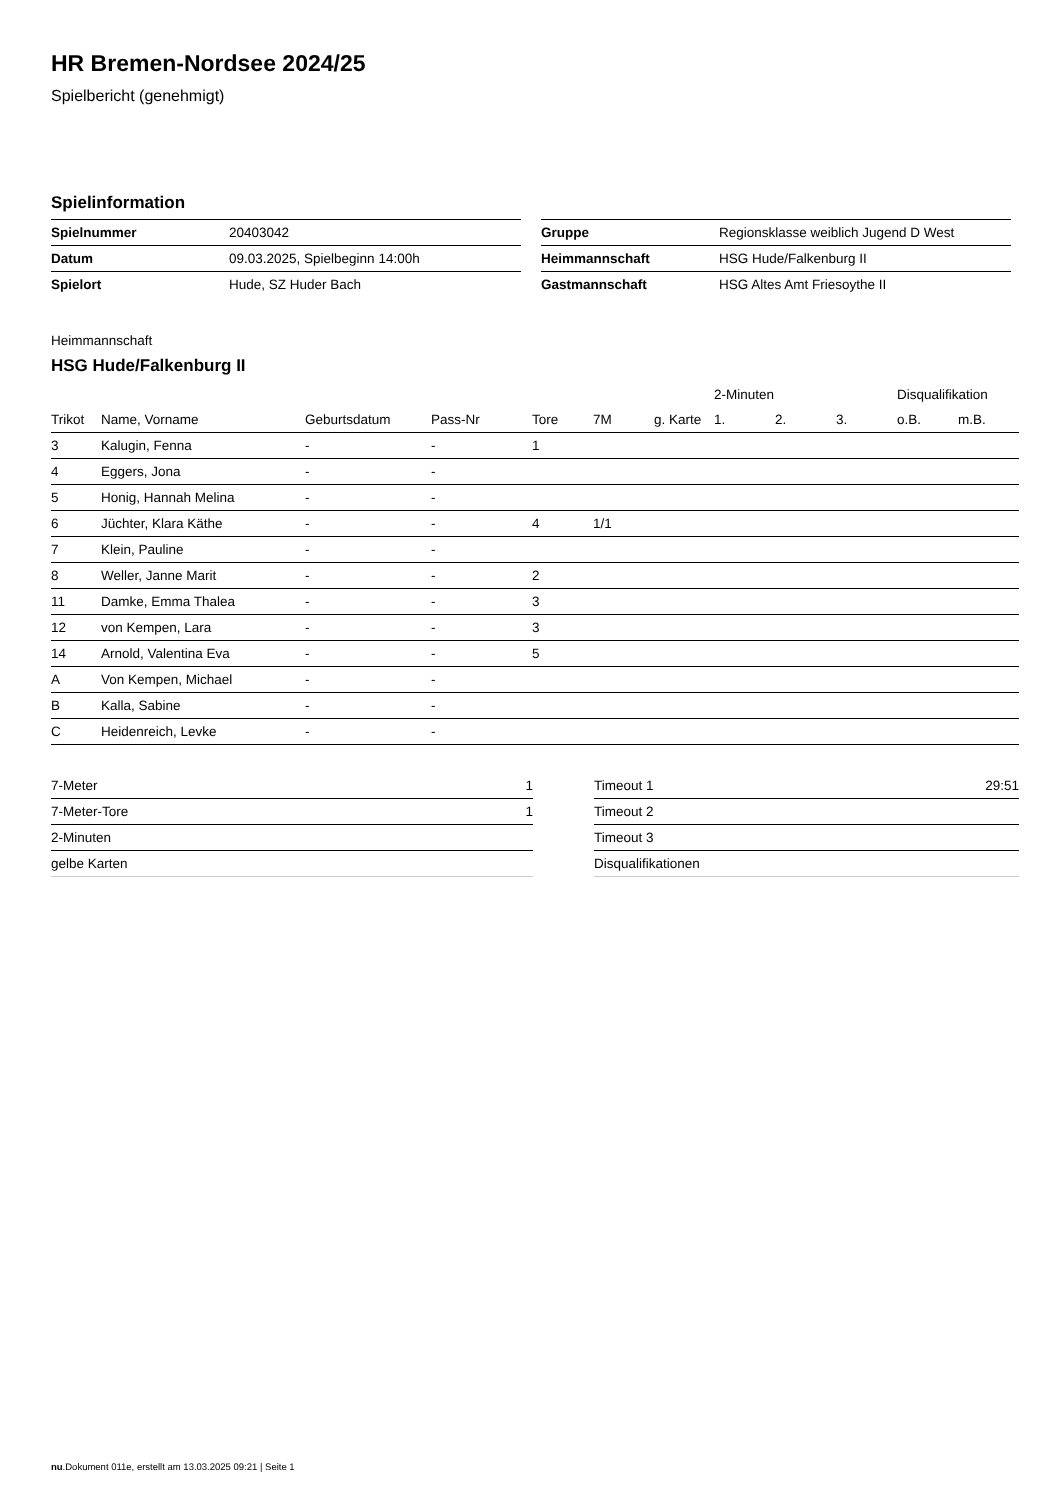HR Bremen-Nordsee 2024/25
Spielbericht (genehmigt)
Spielinformation
| Spielnummer | 20403042 |
| Datum | 09.03.2025, Spielbeginn 14:00h |
| Spielort | Hude, SZ Huder Bach |
| Gruppe | Regionsklasse weiblich Jugend D West |
| Heimmannschaft | HSG Hude/Falkenburg II |
| Gastmannschaft | HSG Altes Amt Friesoythe II |
Heimmannschaft
HSG Hude/Falkenburg II
| | | | | | | | 2-Minuten | | | Disqualifikation | |
| --- | --- | --- | --- | --- | --- | --- | --- | --- | --- | --- | --- |
| Trikot | Name, Vorname | Geburtsdatum | Pass-Nr | Tore | 7M | g. Karte | 1. | 2. | 3. | o.B. | m.B. |
| 3 | Kalugin, Fenna | - | - | 1 | | | | | | | |
| 4 | Eggers, Jona | - | - | | | | | | | | |
| 5 | Honig, Hannah Melina | - | - | | | | | | | | |
| 6 | Jüchter, Klara Käthe | - | - | 4 | 1/1 | | | | | | |
| 7 | Klein, Pauline | - | - | | | | | | | | |
| 8 | Weller, Janne Marit | - | - | 2 | | | | | | | |
| 11 | Damke, Emma Thalea | - | - | 3 | | | | | | | |
| 12 | von Kempen, Lara | - | - | 3 | | | | | | | |
| 14 | Arnold, Valentina Eva | - | - | 5 | | | | | | | |
| A | Von Kempen, Michael | - | - | | | | | | | | |
| B | Kalla, Sabine | - | - | | | | | | | | |
| C | Heidenreich, Levke | - | - | | | | | | | | |
| 7-Meter | 1 |
| 7-Meter-Tore | 1 |
| 2-Minuten | |
| gelbe Karten | |
| Timeout 1 | 29:51 |
| Timeout 2 | |
| Timeout 3 | |
| Disqualifikationen | |
nu.Dokument 011e, erstellt am 13.03.2025 09:21 | Seite 1